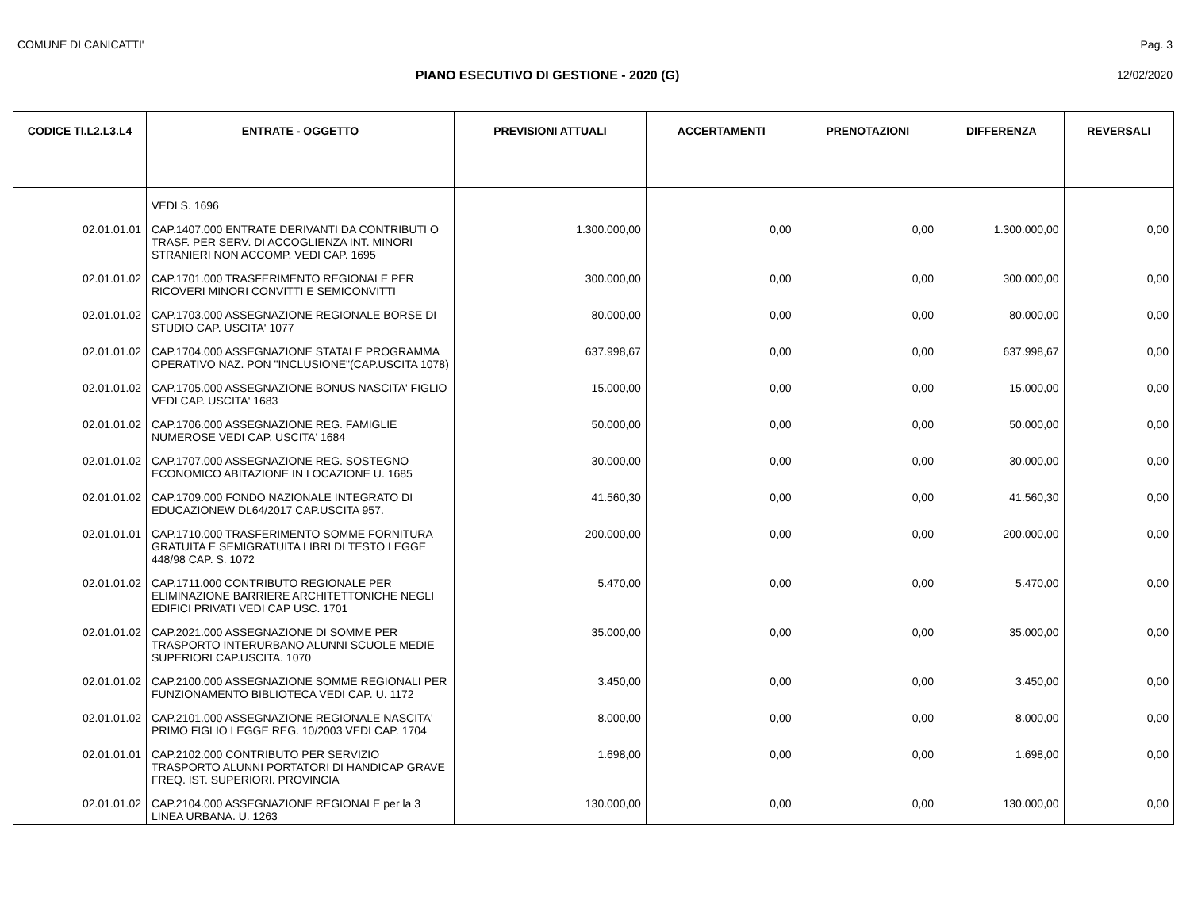COMUNE DI CANICATTI' Pag. 3
PIANO ESECUTIVO DI GESTIONE - 2020 (G) 12/02/2020
| CODICE TI.L2.L3.L4 | ENTRATE - OGGETTO | PREVISIONI ATTUALI | ACCERTAMENTI | PRENOTAZIONI | DIFFERENZA | REVERSALI |
| --- | --- | --- | --- | --- | --- | --- |
| | VEDI S. 1696 | | | | | |
| 02.01.01.01 | CAP.1407.000 ENTRATE DERIVANTI DA CONTRIBUTI O TRASF. PER SERV. DI ACCOGLIENZA INT. MINORI STRANIERI NON ACCOMP. VEDI CAP. 1695 | 1.300.000,00 | 0,00 | 0,00 | 1.300.000,00 | 0,00 |
| 02.01.01.02 | CAP.1701.000 TRASFERIMENTO REGIONALE PER RICOVERI MINORI CONVITTI E SEMICONVITTI | 300.000,00 | 0,00 | 0,00 | 300.000,00 | 0,00 |
| 02.01.01.02 | CAP.1703.000 ASSEGNAZIONE REGIONALE BORSE DI STUDIO CAP. USCITA' 1077 | 80.000,00 | 0,00 | 0,00 | 80.000,00 | 0,00 |
| 02.01.01.02 | CAP.1704.000 ASSEGNAZIONE STATALE PROGRAMMA OPERATIVO NAZ. PON "INCLUSIONE"(CAP.USCITA 1078) | 637.998,67 | 0,00 | 0,00 | 637.998,67 | 0,00 |
| 02.01.01.02 | CAP.1705.000 ASSEGNAZIONE BONUS NASCITA' FIGLIO VEDI CAP. USCITA' 1683 | 15.000,00 | 0,00 | 0,00 | 15.000,00 | 0,00 |
| 02.01.01.02 | CAP.1706.000 ASSEGNAZIONE REG. FAMIGLIE NUMEROSE VEDI CAP. USCITA' 1684 | 50.000,00 | 0,00 | 0,00 | 50.000,00 | 0,00 |
| 02.01.01.02 | CAP.1707.000 ASSEGNAZIONE REG. SOSTEGNO ECONOMICO ABITAZIONE IN LOCAZIONE U. 1685 | 30.000,00 | 0,00 | 0,00 | 30.000,00 | 0,00 |
| 02.01.01.02 | CAP.1709.000 FONDO NAZIONALE INTEGRATO DI EDUCAZIONEW DL64/2017 CAP.USCITA 957. | 41.560,30 | 0,00 | 0,00 | 41.560,30 | 0,00 |
| 02.01.01.01 | CAP.1710.000 TRASFERIMENTO SOMME FORNITURA GRATUITA E SEMIGRATUITA LIBRI DI TESTO LEGGE 448/98 CAP. S. 1072 | 200.000,00 | 0,00 | 0,00 | 200.000,00 | 0,00 |
| 02.01.01.02 | CAP.1711.000 CONTRIBUTO REGIONALE PER ELIMINAZIONE BARRIERE ARCHITETTONICHE NEGLI EDIFICI PRIVATI VEDI CAP USC. 1701 | 5.470,00 | 0,00 | 0,00 | 5.470,00 | 0,00 |
| 02.01.01.02 | CAP.2021.000 ASSEGNAZIONE DI SOMME PER TRASPORTO INTERURBANO ALUNNI SCUOLE MEDIE SUPERIORI CAP.USCITA. 1070 | 35.000,00 | 0,00 | 0,00 | 35.000,00 | 0,00 |
| 02.01.01.02 | CAP.2100.000 ASSEGNAZIONE SOMME REGIONALI PER FUNZIONAMENTO BIBLIOTECA VEDI CAP. U. 1172 | 3.450,00 | 0,00 | 0,00 | 3.450,00 | 0,00 |
| 02.01.01.02 | CAP.2101.000 ASSEGNAZIONE REGIONALE NASCITA' PRIMO FIGLIO LEGGE REG. 10/2003 VEDI CAP. 1704 | 8.000,00 | 0,00 | 0,00 | 8.000,00 | 0,00 |
| 02.01.01.01 | CAP.2102.000 CONTRIBUTO PER SERVIZIO TRASPORTO ALUNNI PORTATORI DI HANDICAP GRAVE FREQ. IST. SUPERIORI. PROVINCIA | 1.698,00 | 0,00 | 0,00 | 1.698,00 | 0,00 |
| 02.01.01.02 | CAP.2104.000 ASSEGNAZIONE REGIONALE per la 3 LINEA URBANA. U. 1263 | 130.000,00 | 0,00 | 0,00 | 130.000,00 | 0,00 |